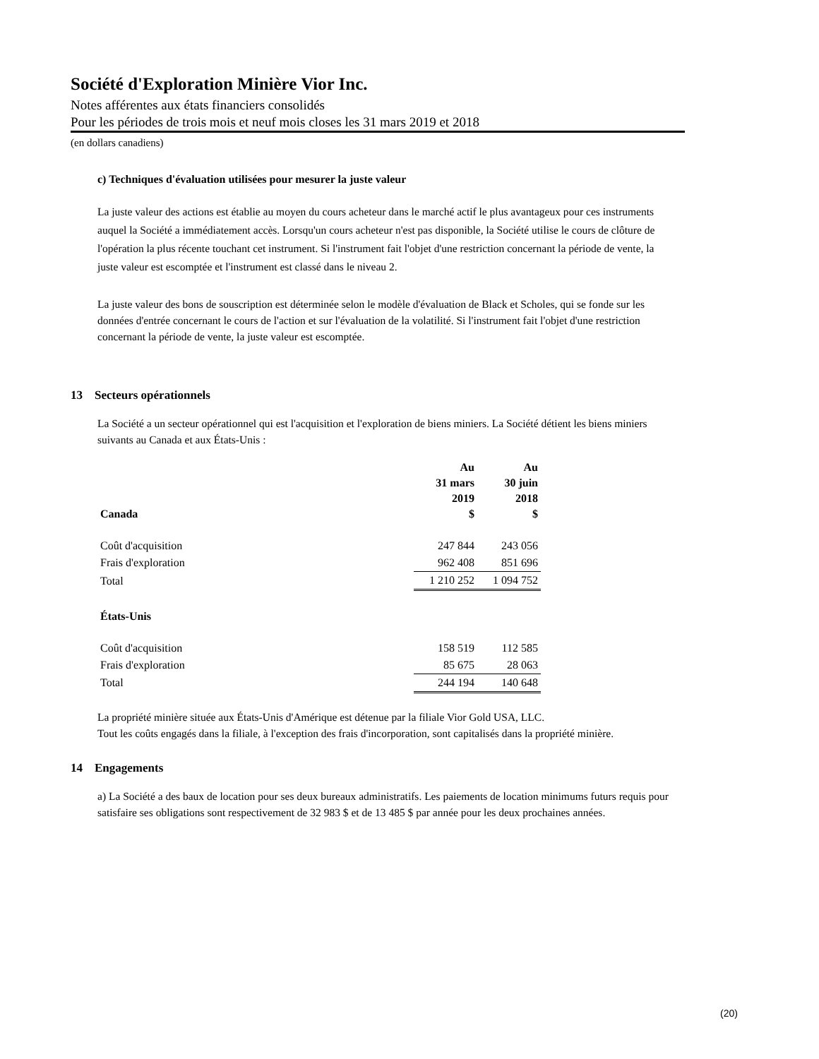Société d'Exploration Minière Vior Inc.
Notes afférentes aux états financiers consolidés
Pour les périodes de trois mois et neuf mois closes les 31 mars 2019 et 2018
(en dollars canadiens)
c) Techniques d'évaluation utilisées pour mesurer la juste valeur
La juste valeur des actions est établie au moyen du cours acheteur dans le marché actif le plus avantageux pour ces instruments auquel la Société a immédiatement accès. Lorsqu'un cours acheteur n'est pas disponible, la Société utilise le cours de clôture de l'opération la plus récente touchant cet instrument. Si l'instrument fait l'objet d'une restriction concernant la période de vente, la juste valeur est escomptée et l'instrument est classé dans le niveau 2.
La juste valeur des bons de souscription est déterminée selon le modèle d'évaluation de Black et Scholes, qui se fonde sur les données d'entrée concernant le cours de l'action et sur l'évaluation de la volatilité. Si l'instrument fait l'objet d'une restriction concernant la période de vente, la juste valeur est escomptée.
13 Secteurs opérationnels
La Société a un secteur opérationnel qui est l'acquisition et l'exploration de biens miniers. La Société détient les biens miniers suivants au Canada et aux États-Unis :
| Canada | Au 31 mars 2019 $ | Au 30 juin 2018 $ |
| --- | --- | --- |
| Coût d'acquisition | 247 844 | 243 056 |
| Frais d'exploration | 962 408 | 851 696 |
| Total | 1 210 252 | 1 094 752 |
| États-Unis | | |
| Coût d'acquisition | 158 519 | 112 585 |
| Frais d'exploration | 85 675 | 28 063 |
| Total | 244 194 | 140 648 |
La propriété minière située aux États-Unis d'Amérique est détenue par la filiale Vior Gold USA, LLC.
Tout les coûts engagés dans la filiale, à l'exception des frais d'incorporation, sont capitalisés dans la propriété minière.
14 Engagements
a) La Société a des baux de location pour ses deux bureaux administratifs. Les paiements de location minimums futurs requis pour satisfaire ses obligations sont respectivement de 32 983 $ et de 13 485 $ par année pour les deux prochaines années.
(20)